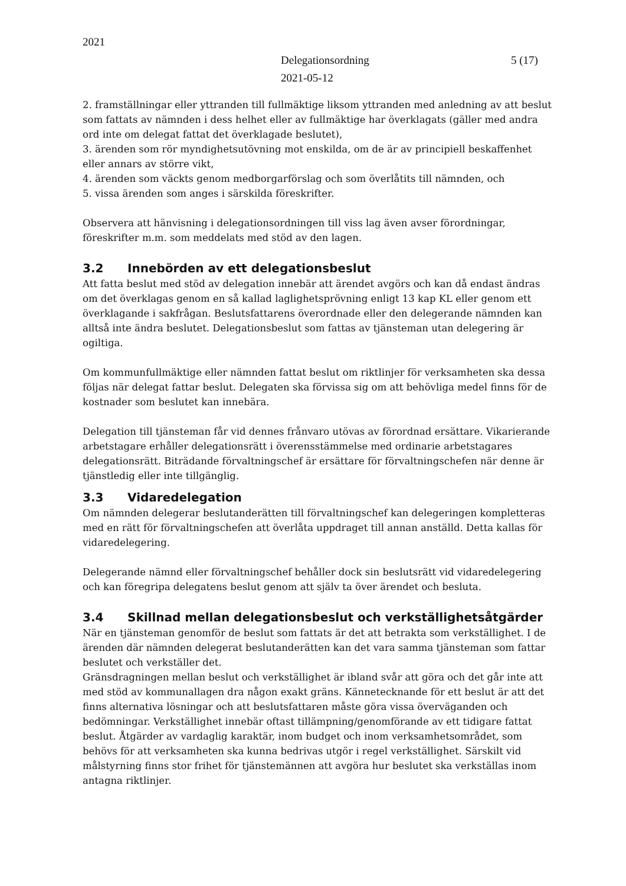2021
Delegationsordning
2021-05-12
5 (17)
2. framställningar eller yttranden till fullmäktige liksom yttranden med anledning av att beslut som fattats av nämnden i dess helhet eller av fullmäktige har överklagats (gäller med andra ord inte om delegat fattat det överklagade beslutet),
3. ärenden som rör myndighetsutövning mot enskilda, om de är av principiell beskaffenhet eller annars av större vikt,
4. ärenden som väckts genom medborgarförslag och som överlåtits till nämnden, och
5. vissa ärenden som anges i särskilda föreskrifter.
Observera att hänvisning i delegationsordningen till viss lag även avser förordningar, föreskrifter m.m. som meddelats med stöd av den lagen.
3.2 Innebörden av ett delegationsbeslut
Att fatta beslut med stöd av delegation innebär att ärendet avgörs och kan då endast ändras om det överklagas genom en så kallad laglighetsprövning enligt 13 kap KL eller genom ett överklagande i sakfrågan. Beslutsfattarens överordnade eller den delegerande nämnden kan alltså inte ändra beslutet. Delegationsbeslut som fattas av tjänsteman utan delegering är ogiltiga.
Om kommunfullmäktige eller nämnden fattat beslut om riktlinjer för verksamheten ska dessa följas när delegat fattar beslut. Delegaten ska förvissa sig om att behövliga medel finns för de kostnader som beslutet kan innebära.
Delegation till tjänsteman får vid dennes frånvaro utövas av förordnad ersättare. Vikarierande arbetstagare erhåller delegationsrätt i överensstämmelse med ordinarie arbetstagares delegationsrätt. Biträdande förvaltningschef är ersättare för förvaltningschefen när denne är tjänstledig eller inte tillgänglig.
3.3 Vidaredelegation
Om nämnden delegerar beslutanderätten till förvaltningschef kan delegeringen kompletteras med en rätt för förvaltningschefen att överlåta uppdraget till annan anställd. Detta kallas för vidaredelegering.
Delegerande nämnd eller förvaltningschef behåller dock sin beslutsrätt vid vidaredelegering och kan föregripa delegatens beslut genom att själv ta över ärendet och besluta.
3.4 Skillnad mellan delegationsbeslut och verkställighetsåtgärder
När en tjänsteman genomför de beslut som fattats är det att betrakta som verkställighet. I de ärenden där nämnden delegerat beslutanderätten kan det vara samma tjänsteman som fattar beslutet och verkställer det.
Gränsdragningen mellan beslut och verkställighet är ibland svår att göra och det går inte att med stöd av kommunallagen dra någon exakt gräns. Kännetecknande för ett beslut är att det finns alternativa lösningar och att beslutsfattaren måste göra vissa överväganden och bedömningar. Verkställighet innebär oftast tillämpning/genomförande av ett tidigare fattat beslut. Åtgärder av vardaglig karaktär, inom budget och inom verksamhetsområdet, som behövs för att verksamheten ska kunna bedrivas utgör i regel verkställighet. Särskilt vid målstyrning finns stor frihet för tjänstemännen att avgöra hur beslutet ska verkställas inom antagna riktlinjer.